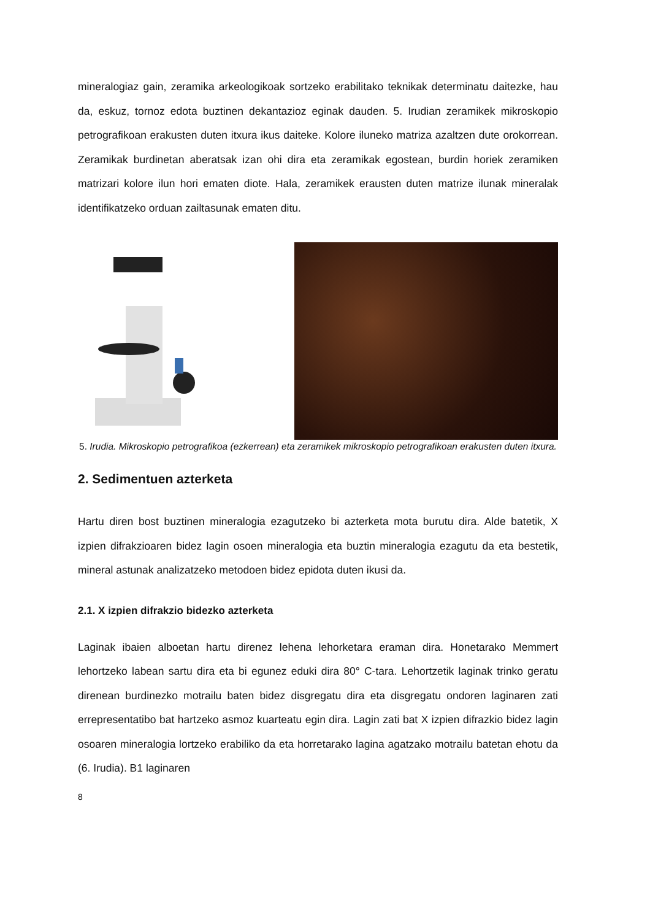mineralogiaz gain, zeramika arkeologikoak sortzeko erabilitako teknikak determinatu daitezke, hau da, eskuz, tornoz edota buztinen dekantazioz eginak dauden. 5. Irudian zeramikek mikroskopio petrografikoan erakusten duten itxura ikus daiteke. Kolore iluneko matriza azaltzen dute orokorrean. Zeramikak burdinetan aberatsak izan ohi dira eta zeramikak egostean, burdin horiek zeramiken matrizari kolore ilun hori ematen diote. Hala, zeramikek erausten duten matrize ilunak mineralak identifikatzeko orduan zailtasunak ematen ditu.
5. Irudia. Mikroskopio petrografikoa (ezkerrean) eta zeramikek mikroskopio petrografikoan erakusten duten itxura.
2. Sedimentuen azterketa
Hartu diren bost buztinen mineralogia ezagutzeko bi azterketa mota burutu dira. Alde batetik, X izpien difrakzioaren bidez lagin osoen mineralogia eta buztin mineralogia ezagutu da eta bestetik, mineral astunak analizatzeko metodoen bidez epidota duten ikusi da.
2.1. X izpien difrakzio bidezko azterketa
Laginak ibaien alboetan hartu direnez lehena lehorketara eraman dira. Honetarako Memmert lehortzeko labean sartu dira eta bi egunez eduki dira 80° C-tara. Lehortzetik laginak trinko geratu direnean burdinezko motrailu baten bidez disgregatu dira eta disgregatu ondoren laginaren zati errepresentatibo bat hartzeko asmoz kuarteatu egin dira. Lagin zati bat X izpien difrazkio bidez lagin osoaren mineralogia lortzeko erabiliko da eta horretarako lagina agatzako motrailu batetan ehotu da (6. Irudia). B1 laginaren
8